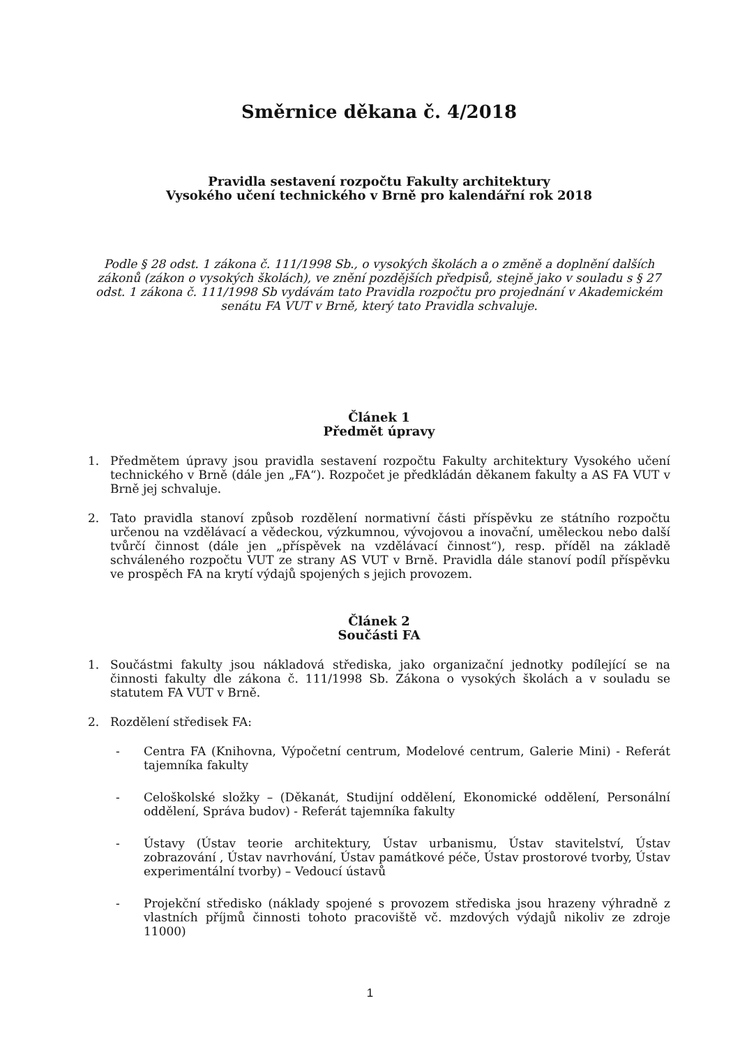Směrnice děkana č. 4/2018
Pravidla sestavení rozpočtu Fakulty architektury
Vysokého učení technického v Brně pro kalendářní rok 2018
Podle § 28 odst. 1 zákona č. 111/1998 Sb., o vysokých školách a o změně a doplnění dalších zákonů (zákon o vysokých školách), ve znění pozdějších předpisů, stejně jako v souladu s § 27 odst. 1 zákona č. 111/1998 Sb vydávám tato Pravidla rozpočtu pro projednání v Akademickém senátu FA VUT v Brně, který tato Pravidla schvaluje.
Článek 1
Předmět úpravy
1. Předmětem úpravy jsou pravidla sestavení rozpočtu Fakulty architektury Vysokého učení technického v Brně (dále jen „FA“). Rozpočet je předkládán děkanem fakulty a AS FA VUT v Brně jej schvaluje.
2. Tato pravidla stanoví způsob rozdělení normativní části příspěvku ze státního rozpočtu určenou na vzdělávací a vědeckou, výzkumnou, vývojovou a inovační, uměleckou nebo další tvůrčí činnost (dále jen „příspěvek na vzdělávací činnost“), resp. příděl na základě schváleného rozpočtu VUT ze strany AS VUT v Brně. Pravidla dále stanoví podíl příspěvku ve prospěch FA na krytí výdajů spojených s jejich provozem.
Článek 2
Součásti FA
1. Součástmi fakulty jsou nákladová střediska, jako organizační jednotky podílející se na činnosti fakulty dle zákona č. 111/1998 Sb. Zákona o vysokých školách a v souladu se statutem FA VUT v Brně.
2. Rozdělení středisek FA:
- Centra FA (Knihovna, Výpočetní centrum, Modelové centrum, Galerie Mini) - Referát tajemníka fakulty
- Celoškolské složky – (Děkanát, Studijní oddělení, Ekonomické oddělení, Personální oddělení, Správa budov) - Referát tajemníka fakulty
- Ústavy (Ústav teorie architektury, Ústav urbanismu, Ústav stavitelství, Ústav zobrazování , Ústav navrhování, Ústav památkové péče, Ústav prostorové tvorby, Ústav experimentální tvorby) – Vedoucí ústavů
- Projekční středisko (náklady spojené s provozem střediska jsou hrazeny výhradně z vlastních příjmů činnosti tohoto pracoviště vč. mzdových výdajů nikoliv ze zdroje 11000)
1